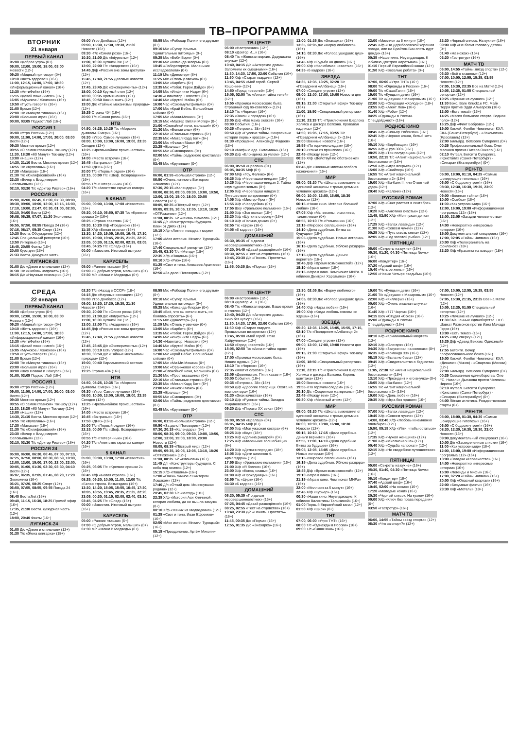ТВ–ПРОГРАММА
ВТОРНИК
21 января
ПЕРВЫЙ КАНАЛ
05:00 «Доброе утро» (0+)
09:00, 12:00, 15:00, 18:00, 03:00 Новости (12+)
09:20 «Модный приговор» (0+)
10:10 «Жить здорово!» (16+)
11:00, 12:15, 14:00, 17:00, 18:30 «Информационный канал» (16+)
13:30 «АнтиФейк» (16+)
15:15 «Давай поженимся!» (16+)
16:05 «Мужское / Женское» (16+)
19:50 «Пусть говорят» (16+)
21:00 Время (12+)
22:00 Т/с «Минута тишины» (16+)
23:00 «Большая игра» (16+)
00:00, 03:05 Подкаст.Лаб (16+)
РОССИЯ 1
05:00 «Утро России» (12+)
09:00, 11:00, 14:00, 17:00, 20:00, 03:00 Вести (12+)
09:30 Местное время (12+)
09:55 «О самом главном» Ток-шоу (12+)
11:30, 18:30 «60 Минут» Ток-шоу (12+)
13:00 «Наши» (12+)
14:30, 21:10 Вести. Местное время (12+)
14:55 Т/с «Кулагины» (16+)
17:30 «Малахов» (16+)
21:30 Т/с «Склифосовский» (16+)
23:30 «Вечер с Владимиром Соловьёвым» (12+)
02:10, 03:30 Т/с «Доктор Рихтер» (16+)
РОССИЯ 24
05:00, 06:00, 06:45, 07:00, 07:30, 08:00, 08:30, 09:00, 10:00, 12:00, 13:15, 16:00, 17:10, 19:00, 21:47, 00:30, 01:00, 02:00, 03:10, 04:00 Вести (12+)
06:08, 06:39, 07:07, 11:20 Экономика (16+)
06:55, 07:50, 08:55 Погода 24 (16+)
07:16, 08:17, 09:35 Спорт (12+)
10:30 Вести. Обсуждение (12+)
12:45 Специальный репортаж (16+)
13:50 Интервью (16+)
18:45, 20:55 Факты (16+)
20:00 Курс дня (16+)
21:33 Вести. Дежурная часть
ЛУГАНСК-24
01:00 Д/с «Дикие и стильные» (12+)
01:30 Т/с «Любовь напрокат» (16+)
04:15 Д/с «Научные сенсации» (12+)
05:00 Утро Донбасса (12+)
09:00, 15:30, 17:30, 19:30, 21:30 Новости (16+)
09:30 -Т/с «Синяя роза» (16+)
10:30, 21:00 Д/с «Intуристы» (12+)
11:00, 16:00 ЛуганскLive (12+)
13:00, 22:00 Т/с «Академия» (16+)
14:45 Д/ф «Россия вне зоны доступа» (12+)
15:45, 17:40, 21:55 Деловые новости (12+)
17:45, 23:45 Д/с «Эксперименты» (12+)
18:00, 00:10 Круглый стол (12+)
18:30, 00:35 Время наших (12+)
18:45, 00:50 Важно знать (12+)
19:00 Д/с «Тайные механизмы природы» (12+)
19:25 Страна 404 (16+)
20:00 Т/с «Синяя роза» (16+)
НТВ
04:50, 08:25, 10:35 Т/с «Морские дьяволы. Смерч» (16+)
06:30 «Утро. Самое лучшее» (16+)
08:00, 10:00, 13:00, 16:00, 19:00, 23:35 Сегодня (12+)
13:25 «Чрезвычайное происшествие» (16+)
14:00 «Место встречи» (16+)
16:45 «За гранью» (16+)
17:50 «ДНК» (16+)
20:00 Т/с «Первый отдел» (16+)
22:15, 00:00 Т/с «Шеф. Возвращение» (16+)
00:55 Т/с «Потерянные» (16+)
04:20 Т/с «Агентство скрытых камер» (16+)
5 КАНАЛ
05:00, 09:00, 13:00, 17:00 «Известия» (16+)
05:30, 06:10, 06:50, 07:35 Т/с «Крепкие орешки 2» (16+)
08:25 «Страна советов» (16+)
09:30, 10:20 Х/ф «Поединок» (16+)
11:15 Х/ф «Белая стрела» (16+)
13:30, 14:20, 15:05, 16:00, 16:45, 17:30, 18:05, 19:00, 19:45, 20:35, 21:25, 22:20, 23:05, 00:30, 01:15, 02:00, 02:35, 03:05, 03:45, 04:25 Т/с «След» (16+)
00:00 «Известия. Итоговый выпуск» (16+)
КАРУСЕЛЬ
05:00 «Ранние пташки» (6+)
07:00 «С добрым утром, малыши!» (0+)
07:30 М/с «Маша и Медведь» (0+)
08:55 М/с «Робокар Поли и его друзья» (0+)
09:10 М/с «Супер Крылья. Удивительные питомцы» (0+)
09:25 М/с «Беби Борн» (0+)
09:30 М/с «Команда Флоры» (0+)
10:45 «Лабораториум. Маленькие исследователи» (0+)
11:10 М/с «Диностер» (6+)
11:25 М/с «Отель у овечек» (0+)
13:05 М/с «Карбот» (6+)
13:35 М/с «Тобот. Герои Дэйдо» (6+)
14:05 М/с «Инфинити Надо» (6+)
14:30 «Навигатор. Новости» (0+)
14:40 М/с «Крутой Майк» (6+)
16:00 Час «Союзмультфильма» (0+)
17:00 М/с «Край Бебис. Волшебные слёзки» (0+)
17:05 М/с «Мини-Мишки» (0+)
19:15 М/с «Мастер Витя и Мотор» (0+)
21:00 «Спокойной ночи, малыши!» (0+)
21:20 М/с «Белые сны» (6+)
22:10 М/с «Стальные стражи» (6+)
22:35 М/с «Метал Кард Бот» (6+)
23:00 М/с «Фьюжн Макс» (6+)
23:25 «Ералаш» (0+)
00:55 М/с «Смешарики» (0+)
02:00 М/с «Тайны радужного кристалла» (0+)
03:45 М/с «Кругляши» (0+)
ОТР
06:00, 01:55 «Большая страна» (12+)
06:50 «Очень личное с Виктором Лошаком» (12+)
07:30, 20:15 «Календарь» (6+)
08:00, 08:30, 09:00, 09:30, 10:00, 10:50, 12:00, 13:00, 15:00, 18:00, 20:00 Новости (12+)
08:05, 08:35 «Пёстрый мир» (12+)
09:05, 09:35, 10:05, 12:05, 13:10, 18:20 «ОТРажение» (12+)
11:00, 00:35 Т/с «Жизнь сначала» (12+)
11:45 Д/п «Конструкторы будущего. Ключ от ДНК» (12+)
15:15 Х/ф «Летняя поездка к морю» (12+)
17:00 «Моя история. Михаил Турецкий» (16+)
17:40 Специальный репортаж (12+)
20:45, 03:30 Т/с «Метод» (18+)
22:35 Х/ф «Пацаны» (16+)
00:10 Х/ф «Рио» (16+)
01:25 «Свет и тени. Алексеев Аракчеев» (16+)
02:50 «За дело! Поговорим» (12+)
ТВ-ЦЕНТР
06:00 «Настроение» (12+)
08:10 «Доктор И...» (16+)
08:40 Т/с «Женская версия. Дедушкина внучка» (12+)
10:40, 04:15 Д/с «Актерские драмы. Запомним их смешными» (16+)
11:30, 14:30, 17:50, 22:00 События (16+)
11:50 Х/ф «Старая гвардия» (12+)
13:45, 04:55 «Мой герой. Сергей Кошонин» (12+)
14:50 «Город новостей» (16+)
15:05, 02:50 Т/с «Анна и тайна теней» (12+)
16:55 «Хроники московского быта. Страшный суд по-советски» (12+)
18:10 Т/с «Чернов» (16+)
22:35 «Закон и порядок» (16+)
23:05 Д/ф «Как мама скажет» (16+)
00:00 События. (16+)
00:35 «Петровка, 38» (16+)
00:50 Д/ф «Русские тайны. Некрасивые истории первых красавиц» (16+)
01:30 «Прощание. Александр Фадеев» (16+)
02:10 «Мифы о еде. Витамины» (16+)
05:30 Д/ф «Блондинка за углом» (12+)
СТС
06:00, 05:50 «Ералаш» (0+)
06:05, 04:35 М/ф (0+)
07:00 М/ф «Гоу, Феликс» (6+)
08:35 Х/ф «Черепашки-ниндзя» (16+)
10:25 Х/ф «Черепашки-ниндзя 2: Тайна изумрудного зелья» (0+)
12:05 Х/ф «Черепашки ниндзя 3: Путешествие во времени» (0+)
14:05 Х/ф «Мистер Фрог» (6+)
15:55 Х/ф «Чародейка» (0+)
17:55 Шоу «Уральские пельмени» (16+)
21:00 Х/ф «Зов волка» (16+)
23:20 Х/ф «Шутки в сторону» (16+)
01:10 Х/ф «Папина дочка» (0+)
02:55 Т/с «Цирк» (16+)
04:05 «6 кадров» (16+)
ДОМАШНИЙ
06:30, 05:35 «По делам несовершеннолетних» (16+)
07:30, 04:45 «Давай разведёмся!» (16+)
08:30, 02:55 «Тест на отцовство» (16+)
10:45, 23:30 Д/с «Понять. Простить» (16+)
11:55, 00:35 Д/с «Порча» (16+)
13:00, 01:35 Д/с «Знахарка» (16+)
13:35, 02:05 Д/с «Верну любимого» (16+)
14:10, 02:30 Д/с «Голоса ушедших душ» (16+)
14:45 Х/ф «Судьба на двоих» (16+)
19:00 Х/ф «Нелюбимая невестка» (16+)
04:35 «6 кадров» (16+)
ЗВЕЗДА
04:35, 12:35, 13:25, 02:20 Т/с «Псевдоним «Албанец» (16+)
07:00 «Сегодня утром» (12+)
09:00, 13:00, 17:00, 19:00 Новости дня (16+)
09:15, 21:00 «Открытый эфир» Ток-шоу (16+)
11:00, 18:50 «Специальный репортаж» (16+)
11:10, 23:15 Т/с «Приключения Шерлока Холмса и доктора Ватсона. Кровавая надпись» (12+)
14:50, 15:05, 17:15, 03:55 Т/с «Псевдоним «Албанец» 2» (16+)
15:00 Военные новости (16+)
19:55 «По горячим следам» (16+)
20:10 «Улика из прошлого» (16+)
22:45 «Между тем» (12+)
00:35 Х/ф «Действуй по обстановке!» (12+)
01:45 Д/с «Военные миссии особого назначения» (16+)
МИР
05:00, 03:20 Т/с «Школа выживания от одинокой женщины с тремя детьми в условиях кризиса» (12+)
06:00, 10:00, 13:00, 16:00, 18:30 Новости (12+)
06:15 «Наше кино. История большой любви» (16+)
07:05 Х/ф «Мы веселы, счастливы, талантливы» (0+)
08:55, 10:10 Т/с «Розыскник» (16+)
13:15 «Мировое соглашение» (16+)
14:10 «Дела судебные. Битва за будущее» (16+)
15:05 «Дела судебные. Новые истории» (16+)
16:15 «Дела судебные. Яблоко раздора» (16+)
17:15 «Дела судебные. Деньги верните!» (16+)
18:45 Д/ф «Время возможностей» (12+)
19:10 «Игра в кино» (16+)
21:15 «Игра в кино. Чемпионат МИРа. К юбилею Дмитрия Харатьяна» (16+)
22:00 «Миллион за 5 минут» (16+)
22:45 Х/ф «На Дерибасовской хорошая погода, или на Брайтон-Бич опять идут дожди» (16+)
00:35 «Наше кино. Неувядающие. К юбилею Дмитрия Харатьяна» (16+)
01:10 Первый Евразийский канал (12+)
01:50 Х/ф «Веселые ребята» (0+)
ТНТ
07:00, 06:00 «Утро ТНТ» (16+)
08:00 Т/с «Однажды в России» (16+)
09:00 Т/с «СашаТаня» (16+)
19:00 Т/с «Купцы и дети» (16+)
21:00 Т/с «Девушки с Макаровым» (16+)
22:00 Х/ф «Операция «Холодно» (18+)
23:55 Х/ф «Агент Лев» (16+)
01:40 Х/ф «Робо» (12+)
04:25 «Однажды в России. Спецдайджест» (16+)
РОДНОЕ КИНО
00:45 Х/ф «Синьор Робинзон» (16+)
02:45 Х/ф «Черная кошка, белый кот» (16+)
05:10 Х/ф «Вербовщик» (16+)
06:55 Х/ф «Груз 300» (16+)
08:25 Х/ф «Три полуграции» (12+)
10:50, 22:15 Т/с «Агент национальной безопасности» (16+)
12:50 Х/ф «Игра всерьез» (12+)
15:00 Х/ф «Снайпер» (16+)
16:55 Т/с «Агент национальной безопасности 2» (16+)
19:00 Х/ф «Ва-банк II, или Ответный удар» (12+)
20:40 Х/ф «Калачи» (12+)
РУССКИЙ РОМАН
07:00 Х/ф «Снег растает в сентябре» (12+)
10:20 Х/ф «Анютино счастье» (12+)
13:45, 03:50 Х/ф «Моя чужая дочка» (12+)
17:25 Х/ф «Запах лаванды» (12+)
21:00 Х/ф «Совсем чужие» (12+)
00:25 Х/ф «Путь сквозь снега» (12+)
02:05 Х/ф «Год золотой рыбки» (12+)
ПЯТНИЦА!
05:00 «Секреты на кухне» (16+)
05:30, 01:20, 04:30 «Пятница News» (16+)
06:00 «Кондитер» (16+)
07:20 «Адский шеф» (16+)
10:40 «Четыре жены» (16+)
12:50 «Новые Четыре свадьбы» (16+)
23:30 «Черный список. На кухне» (16+)
00:00 Х/ф «Не болит голова у дятла» (0+)
01:40 «На ножах» (16+)
03:20 «Гастротур» (16+)
МАТЧ ТВ
06:00, 14:55 «Тайны звёзд спорта» (12+)
06:30 «Всё о главном» (12+)
07:00, 10:00, 12:55, 15:25, 03:55 Новости (12+)
07:05, 15:30, 23:35 Все на Матч! (12+)
10:05, 12:35, 01:55 Специальный репортаж (12+)
10:25 «Лучшие из лучших» (12+)
11:30 Бокс. Bare Knuck1e FC. Майк Перри против Эдди Альвареза (16+)
13:00 «Есть тема!» (16+)
14:25 «Магия большого спорта. Водное поло» (12+)
16:25 Д/ф «Финт Боброва» (12+)
19:00 Хоккей. Фонбет Чемпионат КХЛ. СКА (Санкт-Петербург) - «Локомотив» (Ярославль) (12+)
22:00 Бильярд. BetBoom Суперлига (0+)
00:25 Профессиональный бокс. Олег Маскаев против Питера Окхело (16+)
02:10 Футзал. Бетсити Суперлига. «Кристалл» (Санкт-Петербург) - «Синара» (Екатеринбург) (0+)
РЕН-ТВ
05:00, 18:00, 01:10, 04:25 «Самые шокирующие гипотезы» (16+)
06:00 «С бодрым утром!» (16+)
08:30, 12:30, 16:30, 19:30, 23:00 Новости (16+)
09:00 «Военная тайна» (16+)
10:00 «Совбез» (16+)
11:00 «Как устроен мир» (16+)
12:00, 16:00, 19:00 «Информационная программа 112» (16+)
13:00, 22:05 «Загадки человечества» (16+)
14:00 «Невероятно интересные истории» (16+)
15:00 Документальный спецпроект (16+)
17:00, 02:05 «Тайны Чапман» (16+)
20:00 Х/ф «Телохранитель на фрилансе» (18+)
23:30 Х/ф «Красотка на взводе» (18+)
СРЕДА
22 января
ПЕРВЫЙ КАНАЛ
05:00 «Доброе утро» (0+)
09:00, 12:00, 15:00, 18:00, 03:00 Новости (12+)
09:20 «Модный приговор» (0+)
10:10 «Жить здорово!» (16+)
11:00, 12:15, 14:00, 17:00, 18:30 «Информационный канал» (16+)
13:30 «АнтиФейк» (16+)
15:15 «Давай поженимся!» (16+)
16:05 «Мужское / Женское» (16+)
19:50 «Пусть говорят» (16+)
21:00 Время (12+)
22:00 Т/с «Минута тишины» (16+)
23:00 «Большая игра» (16+)
00:00 «Шоу Вована и Лексуса» (16+)
01:00, 03:05 Подкаст.Лаб (16+)
РОССИЯ 1
05:00 «Утро России» (12+)
09:00, 11:00, 14:00, 17:00, 20:00, 03:00 Вести (12+)
09:30 Местное время (12+)
09:55 «О самом главном» Ток-шоу (12+)
11:30, 18:30 «60 Минут» Ток-шоу (12+)
13:00 «Наши» (12+)
14:30, 21:10 Вести. Местное время (12+)
14:55 Т/с «Кулагины» (16+)
17:30 «Малахов» (16+)
21:30 Т/с «Склифосовский» (16+)
23:30 «Вечер с Владимиром Соловьёвым» (12+)
02:10, 03:30 Т/с «Доктор Рихтер» (16+)
РОССИЯ 24
05:00, 06:00, 06:30, 06:45, 07:00, 07:10, 07:25, 07:50, 08:00, 08:30, 08:59, 10:00, 12:00, 13:00, 15:00, 17:00, 22:00, 23:00, 00:05, 01:00, 01:30, 02:30, 03:30, 04:10 Вести (12+)
06:07, 06:35, 07:05, 07:45, 08:20, 17:20 Экономика (16+)
06:21, 07:20, 08:25 Спорт (12+)
06:50, 07:55, 08:55, 09:55 Погода 24 (16+)
08:40 Вести.Net (16+)
09:40, 11:15, 16:30, 18:25 Прямой эфир (16+)
17:35, 21:30 Вести. Дежурная часть (12+)
18:00, 20:40 Факты (16+)
ЛУГАНСК-24
01:00 Д/с «Дикие и стильные» (12+)
01:30 Т/с «Жена олигарха» (18+)
02:20 Т/с «Назад в СССР» (18+)
04:15 Д/с «Научные сенсации» (12+)
05:00 Утро Донбасса (12+)
09:00, 15:30, 17:30, 19:30, 21:30 Новости (16+)
09:30, 20:00 Т/с «Синяя роза» (16+)
10:30, 21:00 Д/с «Intуристы» (12+)
11:00, 16:00 ЛуганскLive (12+)
13:00, 22:00 Т/с «Академия» (16+)
14:45 Д/ф «Россия вне зоны доступа» (12+)
15:45, 17:40, 21:55 Деловые новости (12+)
17:45, 23:45 Д/с «Эксперименты» (12+)
18:00, 00:10 Есть Vопрос (12+)
18:30, 03:50 Д/с «Тайные механизмы природы» (12+)
19:00, 00:40 Парламентский вестник (12+)
19:25 Страна 404 (16+)
НТВ
04:50, 08:25, 10:35 Т/с «Морские дьяволы. Смерч» (16+)
06:30 «Утро. Самое лучшее» (16+)
08:00, 10:00, 13:00, 16:00, 19:00, 23:35 Сегодня (12+)
13:25 «Чрезвычайное происшествие» (16+)
14:00 «Место встречи» (16+)
16:45 «За гранью» (16+)
17:50 «ДНК» (16+)
20:00 Т/с «Первый отдел» (16+)
22:15, 00:00 Т/с «Шеф. Возвращение» (16+)
00:55 Т/с «Потерянные» (16+)
04:20 Т/с «Агентство скрытых камер» (16+)
5 КАНАЛ
05:00, 09:00, 13:00, 17:00 «Известия» (16+)
05:25, 06:05 Т/с «Крепкие орешки 2» (16+)
06:45 Х/ф «Белая стрела» (16+)
08:25, 09:30, 10:00, 11:00, 12:00 Т/с «Белая стрела. Возмездие» (16+)
13:30, 14:20, 15:05, 15:55, 16:45, 17:30, 18:05, 18:55, 19:45, 20:35, 21:25, 22:20, 23:05, 00:30, 01:15, 02:00, 02:40, 03:10, 03:45, 04:25 Т/с «След» (16+)
00:00 «Известия. Итоговый выпуск» (16+)
КАРУСЕЛЬ
05:00 «Ранние пташки» (6+)
07:00 «С добрым утром, малыши!» (0+)
07:30 М/с «Маша и Медведь» (0+)
08:55 М/с «Робокар Поли и его друзья» (0+)
09:10 М/с «Супер Крылья. Удивительные питомцы» (0+)
09:25 М/с «Команда Флоры» (0+)
10:45 «Всё, что вы хотели знать, но боялись спросить» (6+)
11:15 М/с «Диностер» (6+)
11:30 М/с «Отель у овечек» (0+)
13:05 М/с «Карбот» (6+)
13:35 М/с «Тобот. Герои Дэйдо» (6+)
14:05 М/с «Инфинити Надо» (6+)
14:30 «Навигатор. Новости» (0+)
14:40 М/с «Крутой Майк» (6+)
16:00 Час «Союзмультфильма» (0+)
17:00 М/с «Край Бебис. Волшебные слёзки» (0+)
17:05 М/с «Ми-Ми-Мишки» (0+)
19:00 М/с «Оранжевая корова» (0+)
21:00 «Спокойной ночи, малыши!» (0+)
21:20 М/с «Простоквашино» (0+)
22:10 М/с «Стальные стражи» (6+)
22:35 М/с «Метал Кард Бот» (6+)
23:00 М/с «Фьюжн Макс» (6+)
23:25 «Ералаш» (0+)
00:55 М/с «Смешарики» (0+)
02:00 М/с «Тайны радужного кристалла» (0+)
03:45 М/с «Кругляши» (0+)
ОТР
06:00, 01:55 «Большая страна» (12+)
06:50 «За дело! Поговорим» (12+)
07:30, 20:15 «Календарь» (6+)
08:00, 08:30, 09:00, 09:30, 10:00, 10:50, 12:00, 13:00, 15:00, 18:00, 20:00 Новости (12+)
08:05, 08:35 «Пёстрый мир» (12+)
09:05, 09:35, 10:05, 12:05, 13:10, 18:20 «ОТРажение» (12+)
11:00, 00:35 Т/с «Ивановы» (16+)
11:45 Д/п «Конструкторы будущего. С неба под землю» (12+)
15:15 Х/ф «Пацаны» (16+)
17:00 «Очень личное с Виктором Лошаком» (12+)
17:40 Д/п «Отчий дом. Исчезнувшая родина» (12+)
20:45, 03:30 Т/с «Метод» (18+)
22:35 Х/ф «История Аси Клячиной, которая любила, да не вышла замуж» (0+)
00:10 Х/ф «Жених из Медведкина» (12+)
01:25 «Свет и тени. Иван Ефремов» (16+)
02:50 «Моя история. Михаил Турецкий» (16+)
05:15 «Преодоление. Артём Микоян» (12+)
ТВ-ЦЕНТР
06:00 «Настроение» (12+)
08:10 «Доктор И...» (16+)
08:40 Т/с «Женская версия. Ваше время и стекло» (12+)
10:40, 04:20 Д/с «Актерские драмы. Кино без купюр» (16+)
11:30, 14:30, 17:50, 22:00 События (16+)
11:50 Х/ф «Старая гвардия. Прощальная вечеринка» (12+)
13:45, 05:00 «Мой герой. Роза Хайруллина» (12+)
14:50 «Город новостей» (16+)
15:05, 02:50 Т/с «Анна и тайна ядов» (12+)
17:00 «Хроники московского быта. Нищие вдовы» (12+)
18:10 Т/с «Чернов» (16+)
22:35 «Хватит слухов!» (16+)
23:05 «Девяностые. Пипл хавает» (16+)
00:00 События. (16+)
00:35 «Петровка, 38» (16+)
00:50 Д/ф «Дорогие товарищи. Охота на композитора» (16+)
01:30 «Знак качества» (16+)
02:10 Д/ф «Русские тайны. Загадка Жириновского» (16+)
05:30 Д/ф «Пираты XX века» (16+)
СТС
06:00, 05:50 «Ералаш» (0+)
06:05, 04:35 М/ф (0+)
07:00 Х/ф «Моя ужасная сестра» (6+)
08:25 Х/ф «Код» (18+)
10:25 Х/ф «Долина рыцарей» (0+)
12:25 Х/ф «Маленькие волшебницы» (6+)
14:20 Х/ф «Детки в порядке» (18+)
16:05 Х/ф «Дети шпионов 4. Армагеддон» (12+)
17:55 Шоу «Уральские пельмени» (16+)
21:00 Х/ф «Я богиня» (16+)
23:00 Х/ф «Конец славы» (16+)
01:00 Х/ф «Проходимцы» (16+)
02:55 Т/с «Цирк» (16+)
04:30 «6 кадров» (16+)
ДОМАШНИЙ
06:30, 05:35 «По делам несовершеннолетних» (16+)
07:25, 04:45 «Давай разведёмся!» (16+)
08:25, 02:55 «Тест на отцовство» (16+)
10:40, 23:30 Д/с «Понять. Простить» (16+)
11:45, 00:35 Д/с «Порча» (16+)
12:55, 01:35 Д/с «Знахарка» (16+)
13:30, 02:05 Д/с «Верну любимого» (16+)
14:05, 02:30 Д/с «Голоса ушедших душ» (16+)
14:40 Х/ф «Чары любви» (16+)
19:00 Х/ф «Когда любовь совсем не ждешь» (16+)
ЗВЕЗДА
05:20, 12:35, 13:25, 15:05, 15:55, 17:15, 02:10 Т/с «Псевдоним «Албанец» 2» (16+)
07:00 «Сегодня утром» (12+)
09:00, 13:00, 17:00, 19:00 Новости дня (16+)
09:15, 21:00 «Открытый эфир» Ток-шоу (16+)
11:00, 18:50 «Специальный репортаж» (16+)
11:10, 23:15 Т/с «Приключения Шерлока Холмса и доктора Ватсона. Король шантажа» (12+)
15:00 Военные новости (16+)
19:55 «По горячим следам» (16+)
20:10 Д/с «Секретные материалы» (16+)
22:45 «Между тем» (12+)
00:30 Х/ф «Меченый атом» (12+)
МИР
05:00, 03:20 Т/с «Школа выживания от одинокой женщины с тремя детьми в условиях кризиса» (12+)
06:00, 10:00, 13:00, 16:00, 18:30 Новости (12+)
06:15, 10:10, 17:15 «Дела судебные. Деньги верните!» (16+)
07:55, 11:00, 14:10 «Дела судебные. Битва за будущее» (16+)
09:05, 12:05, 15:05 «Дела судебные. Новые истории» (16+)
13:15 «Мировое соглашение» (16+)
16:15 «Дела судебные. Яблоко раздора» (16+)
18:45 Д/ф «Время возможностей» (12+)
19:10 «Игра в кино» (16+)
21:15 «Игра в кино. Чемпионат МИРа» (16+)
22:00 «Миллион за 5 минут» (16+)
22:45 Х/ф «Курьер» (16+)
00:30 «Наше кино. Неувядающие. К юбилею Валентины Талызиной» (16+)
01:00 Первый Евразийский канал (12+)
01:50 Х/ф «Цирк» (0+)
ТНТ
07:00, 06:00 «Утро ТНТ» (16+)
08:00 Т/с «Однажды в России» (16+)
09:00 Т/с «СашаТаня» (16+)
19:00 Т/с «Купцы и дети» (16+)
21:00 Т/с «Девушки с Макаровым» (16+)
22:00 Х/ф «Киллеры» (16+)
00:00 Х/ф «Очень опасная штучка» (16+)
01:40 Х/ф «777 Чарли» (16+)
04:15 Шоу «Студия «Союз» (16+)
05:00 «Однажды в России. Спецдайджест» (16+)
РОДНОЕ КИНО
00:10 Х/ф «Криминальный квартет» (12+)
02:10 Х/ф «Олигарх» (16+)
04:30 Х/ф «Закусочная на колесах» (0+)
06:35 Х/ф «Команда 33» (16+)
08:15 Х/ф «Была не была» (12+)
09:45 Х/ф «Свидетельство о бедности» (12+)
11:05, 22:30 Т/с «Агент национальной безопасности» (16+)
13:10 Х/ф «Президент и его внучка» (0+)
15:05 Х/ф «Ва-банк» (12+)
16:55 Т/с «Агент национальной безопасности 2» (16+)
19:00 Х/ф «День любви» (16+)
20:35 Х/ф «Игра без правил» (16+)
РУССКИЙ РОМАН
07:00 Х/ф «Запах лаванды» (12+)
10:40 Х/ф «Совсем чужие» (12+)
14:00, 03:40 Х/ф «Любовь и немножко пломбира» (12+)
15:50, 05:15 Х/ф «Уйти, чтобы остаться» (12+)
17:35 Х/ф «Чужая женщина» (12+)
21:00 Х/ф «Миллионерша» (12+)
00:40 Х/ф «Судьба напрокат» (12+)
02:15 Х/ф «Не свадебное путешествие» (12+)
ПЯТНИЦА!
05:00 «Секреты на кухне» (16+)
05:30, 01:40, 04:30 «Пятница News» (16+)
06:10 «Кондитер» (16+)
07:40 «Адский шеф» (16+)
10:40, 02:00 «На ножах» (16+)
17:20 «Молодые ножи» (16+)
20:30 «Черный список. На кухне» (16+)
00:00 Х/ф «Ключ без права передачи» (0+)
03:50 «Гастротур» (16+)
МАТЧ ТВ
06:00, 14:55 «Тайны звёзд спорта» (12+)
06:30 «Что за спорт?» (12+)
07:00, 10:00, 12:55, 15:25, 03:55 Новости (12+)
07:05, 15:30, 21:35, 23:35 Все на Матч! (12+)
10:05, 12:35, 01:55 Специальный репортаж (12+)
10:25 «Лучшие из лучших» (12+)
11:30 Смешанные единоборства. UFC. Шавкат Рахмонов против Иэна Мачадо Гэрри (16+)
13:00 «Есть тема!» (16+)
14:25 «Вид сверху» (12+)
16:25 Д/ф «Дэвид Бекхэм. Одиозный» (12+)
17:55 Бетсити. Вечер профессионального бокса (16+)
19:00 Хоккей. Фонбет Чемпионат КХЛ. «Динамо» (Минск) - «Спартак» (Москва) (12+)
22:00 Бильярд. BetBoom Суперлига (0+)
00:25 Смешанные единоборства. One FC. Наталья Дьячкова против Челлины Чирино (16+)
02:10 Футзал. Бетсити Суперлига. «Кристалл» (Санкт-Петербург) - «Синара» (Екатеринбург) (0+)
04:00 Лёгкая атлетика. Рождественские старты (6+)
РЕН-ТВ
05:00, 18:00, 01:30, 04:30 «Самые шокирующие гипотезы» (16+)
06:00 «С бодрым утром!» (16+)
08:30, 12:30, 16:30, 19:30, 23:00 Новости (16+)
09:00 Документальный спецпроект (16+)
10:00 Д/п «Засекреченные списки» (16+)
11:00 «Как устроен мир» (16+)
12:00, 16:00, 19:00 «Информационная программа 112» (16+)
13:00 «Загадки человечества» (16+)
14:00 «Невероятно интересные истории» (16+)
15:00 «Легенды и мифы» (16+)
17:00, 02:20 «Тайны Чапман» (16+)
20:00 Х/ф «Опасный квартал» (16+)
22:00 «Безумные факты» (16+)
23:30 Х/ф «Мотель» (18+)